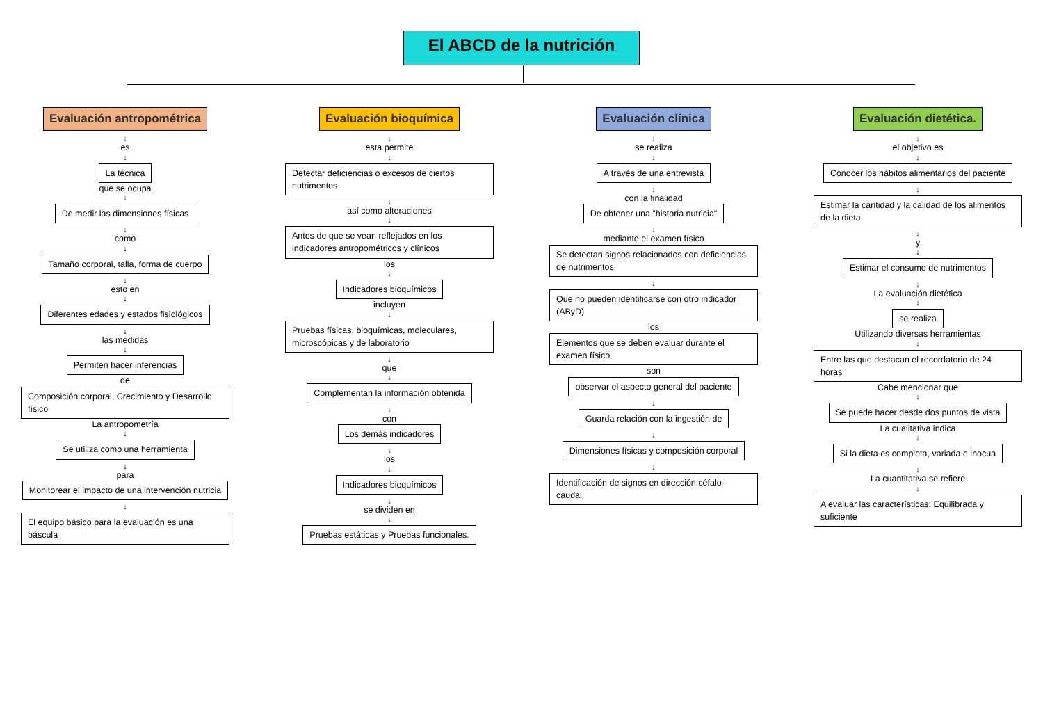El ABCD de la nutrición
Evaluación antropométrica
↓
es
↓
La técnica
que se ocupa
↓
De medir las dimensiones físicas
↓
como
↓
Tamaño corporal, talla, forma de cuerpo
↓
esto en
↓
Diferentes edades y estados fisiológicos
↓
las medidas
↓
Permiten hacer inferencias
de
Composición corporal, Crecimiento y Desarrollo físico
La antropometría
↓
Se utiliza como una herramienta
↓
para
Monitorear el impacto de una intervención nutricia
↓
El equipo básico para la evaluación es una báscula
Evaluación bioquímica
↓
esta permite
↓
Detectar deficiencias o excesos de ciertos nutrimentos
↓
así como alteraciones
↓
Antes de que se vean reflejados en los indicadores antropométricos y clínicos
los
↓
Indicadores bioquímicos
incluyen
↓
Pruebas físicas, bioquímicas, moleculares, microscópicas y de laboratorio
↓
que
↓
Complementan la información obtenida
↓
con
Los demás indicadores
↓
los
↓
Indicadores bioquímicos
↓
se dividen en
↓
Pruebas estáticas y Pruebas funcionales.
Evaluación clínica
↓
se realiza
↓
A través de una entrevista
↓
con la finalidad
De obtener una "historia nutricia"
↓
mediante el examen físico
Se detectan signos relacionados con deficiencias de nutrimentos
↓
Que no pueden identificarse con otro indicador (AByD)
los
Elementos que se deben evaluar durante el examen físico
son
observar el aspecto general del paciente
↓
Guarda relación con la ingestión de
↓
Dimensiones físicas y composición corporal
↓
Identificación de signos en dirección céfalo-caudal.
Evaluación dietética.
↓
el objetivo es
↓
Conocer los hábitos alimentarios del paciente
↓
Estimar la cantidad y la calidad de los alimentos de la dieta
↓
y
↓
Estimar el consumo de nutrimentos
↓
La evaluación dietética
↓
se realiza
Utilizando diversas herramientas
↓
Entre las que destacan el recordatorio de 24 horas
Cabe mencionar que
↓
Se puede hacer desde dos puntos de vista
La cualitativa indica
↓
Si la dieta es completa, variada e inocua
↓
La cuantitativa se refiere
↓
A evaluar las características: Equilibrada y suficiente